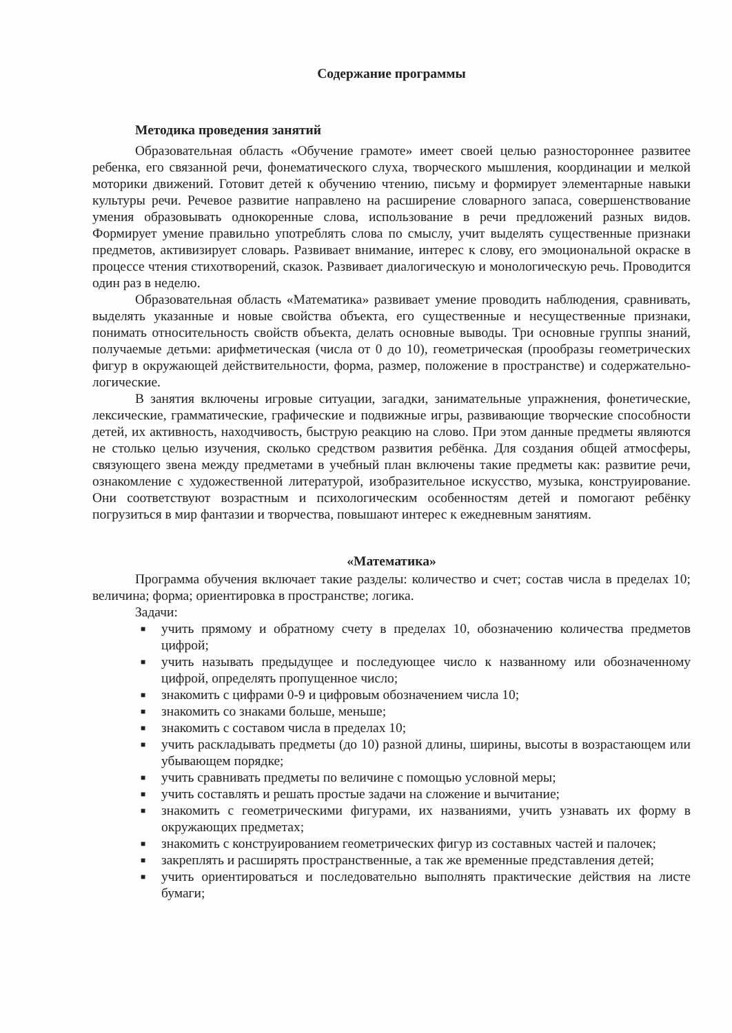Содержание программы
Методика проведения занятий
Образовательная область «Обучение грамоте» имеет своей целью разностороннее развитее ребенка, его связанной речи, фонематического слуха, творческого мышления, координации и мелкой моторики движений. Готовит детей к обучению чтению, письму и формирует элементарные навыки культуры речи. Речевое развитие направлено на расширение словарного запаса, совершенствование умения образовывать однокоренные слова, использование в речи предложений разных видов. Формирует умение правильно употреблять слова по смыслу, учит выделять существенные признаки предметов, активизирует словарь. Развивает внимание, интерес к слову, его эмоциональной окраске в процессе чтения стихотворений, сказок. Развивает диалогическую и монологическую речь. Проводится один раз в неделю.
Образовательная область «Математика» развивает умение проводить наблюдения, сравнивать, выделять указанные и новые свойства объекта, его существенные и несущественные признаки, понимать относительность свойств объекта, делать основные выводы. Три основные группы знаний, получаемые детьми: арифметическая (числа от 0 до 10), геометрическая (прообразы геометрических фигур в окружающей действительности, форма, размер, положение в пространстве) и содержательно-логические.
В занятия включены игровые ситуации, загадки, занимательные упражнения, фонетические, лексические, грамматические, графические и подвижные игры, развивающие творческие способности детей, их активность, находчивость, быструю реакцию на слово. При этом данные предметы являются не столько целью изучения, сколько средством развития ребёнка. Для создания общей атмосферы, связующего звена между предметами в учебный план включены такие предметы как: развитие речи, ознакомление с художественной литературой, изобразительное искусство, музыка, конструирование. Они соответствуют возрастным и психологическим особенностям детей и помогают ребёнку погрузиться в мир фантазии и творчества, повышают интерес к ежедневным занятиям.
«Математика»
Программа обучения включает такие разделы: количество и счет; состав числа в пределах 10; величина; форма; ориентировка в пространстве; логика.
Задачи:
■ учить прямому и обратному счету в пределах 10, обозначению количества предметов цифрой;
■ учить называть предыдущее и последующее число к названному или обозначенному цифрой, определять пропущенное число;
■ знакомить с цифрами 0-9 и цифровым обозначением числа 10;
■ знакомить со знаками больше, меньше;
■ знакомить с составом числа в пределах 10;
■ учить раскладывать предметы (до 10) разной длины, ширины, высоты в возрастающем или убывающем порядке;
■ учить сравнивать предметы по величине с помощью условной меры;
■ учить составлять и решать простые задачи на сложение и вычитание;
■ знакомить с геометрическими фигурами, их названиями, учить узнавать их форму в окружающих предметах;
■ знакомить с конструированием геометрических фигур из составных частей и палочек;
■ закреплять и расширять пространственные, а так же временные представления детей;
■ учить ориентироваться и последовательно выполнять практические действия на листе бумаги;